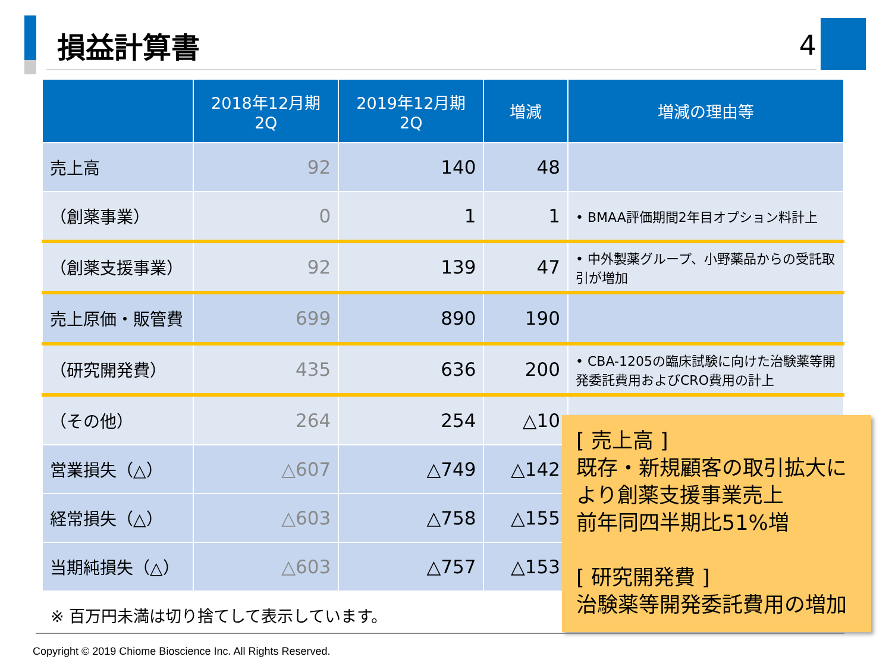損益計算書
4
| | 2018年12月期 2Q | 2019年12月期 2Q | 増減 | 増減の理由等 |
| --- | --- | --- | --- | --- |
| 売上高 | 92 | 140 | 48 | |
| （創薬事業） | 0 | 1 | 1 | • BMAA評価期間2年目オプション料計上 |
| （創薬支援事業） | 92 | 139 | 47 | • 中外製薬グループ、小野薬品からの受託取引が増加 |
| 売上原価・販管費 | 699 | 890 | 190 | |
| （研究開発費） | 435 | 636 | 200 | • CBA-1205の臨床試験に向けた治験薬等開発委託費用およびCRO費用の計上 |
| （その他） | 264 | 254 | △10 | |
| 営業損失（△） | △607 | △749 | △142 | |
| 経常損失（△） | △603 | △758 | △155 | |
| 当期純損失（△） | △603 | △757 | △153 | |
[ 売上高 ]
既存・新規顧客の取引拡大により創薬支援事業売上
前年同四半期比51%増
[ 研究開発費 ]
治験薬等開発委託費用の増加
※ 百万円未満は切り捨てして表示しています。
Copyright © 2019 Chiome Bioscience Inc. All Rights Reserved.